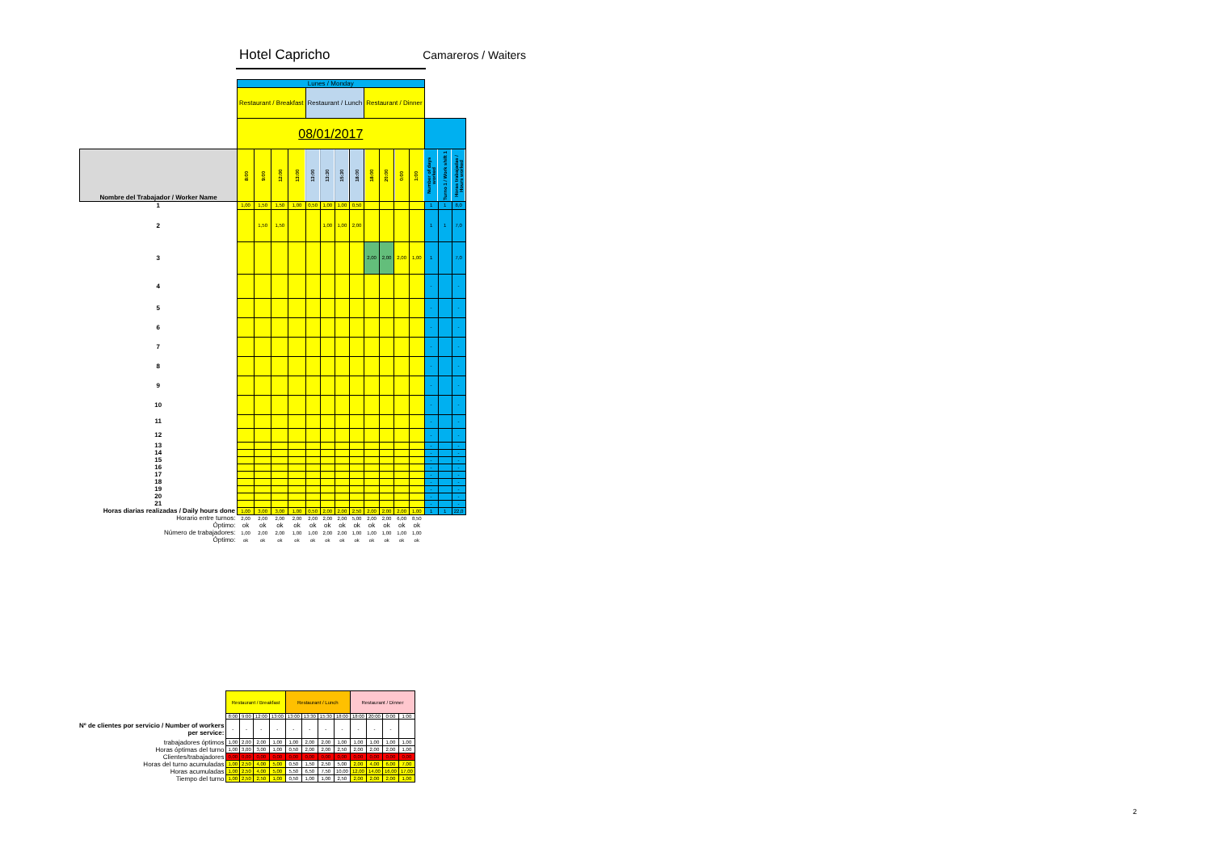Hotel Capricho Camareros / Waiters
| | Lunes / Monday | | | | | | | | | | | | | | |
| | Restaurant / Breakfast | | | | Restaurant / Lunch | | | | Restaurant / Dinner | | | | | | |
| | 08/01/2017 | | | | | | | | | | | | | | |
| Nombre del Trabajador / Worker Name | 8:00 | 9:00 | 12:00 | 13:00 | 13:00 | 13:30 | 15:30 | 18:00 | 18:00 | 20:00 | 0:00 | 1:00 | Number of days worked | Turno 1 / Work shift 1 | Horas trabajadas / Hours worked |
| 1 | 1,00 | 1,50 | 1,50 | 1,00 | 0,50 | 1,00 | 1,00 | 0,50 | | | | | 1 | 1 | 8,0 |
| 2 | | 1,50 | 1,50 | | | 1,00 | 1,00 | 2,00 | | | | | 1 | 1 | 7,0 |
| 3 | | | | | | | | | 2,00 | 2,00 | 2,00 | 1,00 | 1 | | 7,0 |
| 4 | | | | | | | | | | | | | - | | - |
| 5 | | | | | | | | | | | | | - | | - |
| 6 | | | | | | | | | | | | | - | | - |
| 7 | | | | | | | | | | | | | - | | - |
| 8 | | | | | | | | | | | | | - | | - |
| 9 | | | | | | | | | | | | | - | | - |
| 10 | | | | | | | | | | | | | - | | - |
| 11 | | | | | | | | | | | | | - | | - |
| 12 | | | | | | | | | | | | | - | | - |
| 13 | | | | | | | | | | | | | - | | - |
| 14 | | | | | | | | | | | | | - | | - |
| 15 | | | | | | | | | | | | | - | | - |
| 16 | | | | | | | | | | | | | - | | - |
| 17 | | | | | | | | | | | | | - | | - |
| 18 | | | | | | | | | | | | | - | | - |
| 19 | | | | | | | | | | | | | - | | - |
| 20 | | | | | | | | | | | | | - | | - |
| 21 | | | | | | | | | | | | | - | | - |
| Horas diarias realizadas / Daily hours done | 1,00 | 3,00 | 3,00 | 1,00 | 0,50 | 2,00 | 2,00 | 2,50 | 2,00 | 2,00 | 2,00 | 1,00 | 1 | 1 | 22,0 |
| Horario entre turnos: | 2,00 | 2,00 | 2,00 | 2,00 | 2,00 | 2,00 | 2,00 | 5,00 | 2,00 | 2,00 | 6,00 | 8,50 | | | |
| Óptimo: | ok | ok | ok | ok | ok | ok | ok | ok | ok | ok | ok | ok | | | |
| Número de trabajadores: | 1,00 | 2,00 | 2,00 | 1,00 | 1,00 | 2,00 | 2,00 | 1,00 | 1,00 | 1,00 | 1,00 | 1,00 | | | |
| Óptimo: | ok | ok | ok | ok | ok | ok | ok | ok | ok | ok | ok | ok | | | |
| | Restaurant / Breakfast | | | | Restaurant / Lunch | | | | Restaurant / Dinner | | | |
| | 8:00 | 9:00 | 12:00 | 13:00 | 13:00 | 13:30 | 15:30 | 18:00 | 18:00 | 20:00 | 0:00 | 1:00 |
| Nº de clientes por servicio / Number of workers per service: | - | - | - | - | - | - | - | - | - | - | - | |
| trabajadores óptimos | 1,00 | 2,00 | 2,00 | 1,00 | 1,00 | 2,00 | 2,00 | 1,00 | 1,00 | 1,00 | 1,00 | 1,00 |
| Horas óptimas del turno | 1,00 | 3,00 | 3,00 | 1,00 | 0,50 | 2,00 | 2,00 | 2,50 | 2,00 | 2,00 | 2,00 | 1,00 |
| Clientes/trabajadores | 0,00 | 0,00 | 0,00 | 0,00 | 0,00 | 0,00 | 0,00 | 0,00 | 0,00 | 0,00 | 0,00 | 0,00 |
| Horas del turno acumuladas | 1,00 | 2,50 | 4,00 | 5,00 | 0,50 | 1,50 | 2,50 | 5,00 | 2,00 | 4,00 | 6,00 | 7,00 |
| Horas acumuladas | 1,00 | 2,50 | 4,00 | 5,00 | 5,50 | 6,50 | 7,50 | 10,00 | 12,00 | 14,00 | 16,00 | 17,00 |
| Tiempo del turno | 1,00 | 2,50 | 2,50 | 1,00 | 0,50 | 1,00 | 1,00 | 2,50 | 2,00 | 2,00 | 2,00 | 1,00 |
2